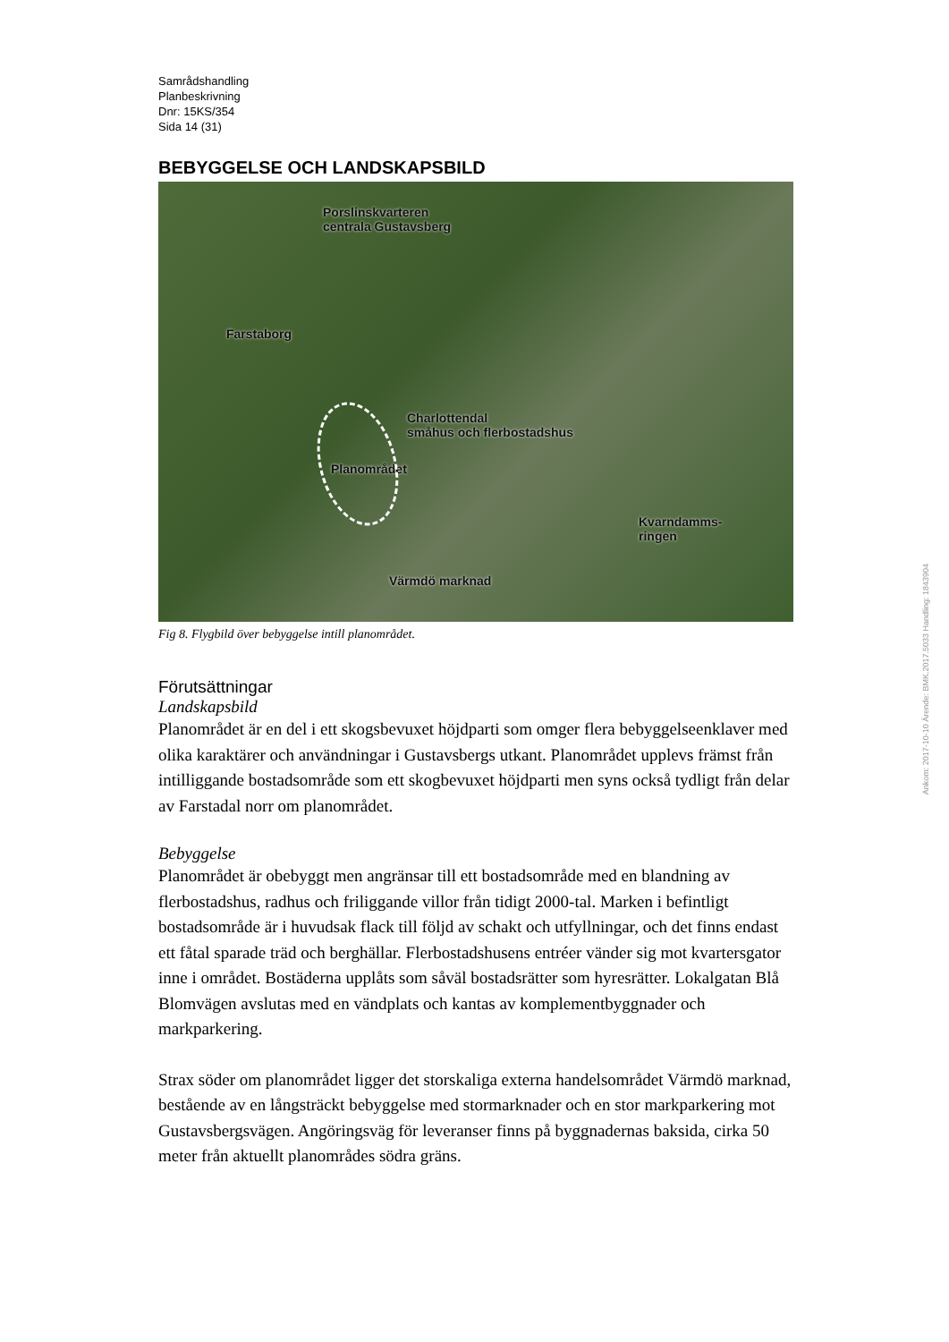Samrådshandling
Planbeskrivning
Dnr: 15KS/354
Sida 14 (31)
BEBYGGELSE OCH LANDSKAPSBILD
Porslinskvarteren
centrala Gustavsberg
Farstaborg
Charlottendal
småhus och flerbostadshus
Planområdet
Kvarndamms-
ringen
Värmdö marknad
Fig 8. Flygbild över bebyggelse intill planområdet.
Förutsättningar
Landskapsbild
Planområdet är en del i ett skogsbevuxet höjdparti som omger flera bebyggelseenklaver med olika karaktärer och användningar i Gustavsbergs utkant. Planområdet upplevs främst från intilliggande bostadsområde som ett skogbevuxet höjdparti men syns också tydligt från delar av Farstadal norr om planområdet.
Bebyggelse
Planområdet är obebyggt men angränsar till ett bostadsområde med en blandning av flerbostadshus, radhus och friliggande villor från tidigt 2000-tal. Marken i befintligt bostadsområde är i huvudsak flack till följd av schakt och utfyllningar, och det finns endast ett fåtal sparade träd och berghällar. Flerbostadshusens entréer vänder sig mot kvartersgator inne i området. Bostäderna upplåts som såväl bostadsrätter som hyresrätter. Lokalgatan Blå Blomvägen avslutas med en vändplats och kantas av komplementbyggnader och markparkering.
Strax söder om planområdet ligger det storskaliga externa handelsområdet Värmdö marknad, bestående av en långsträckt bebyggelse med stormarknader och en stor markparkering mot Gustavsbergsvägen. Angöringsväg för leveranser finns på byggnadernas baksida, cirka 50 meter från aktuellt planområdes södra gräns.
Ankom: 2017-10-10 Ärende: BMK.2017.5033 Handling: 1843904